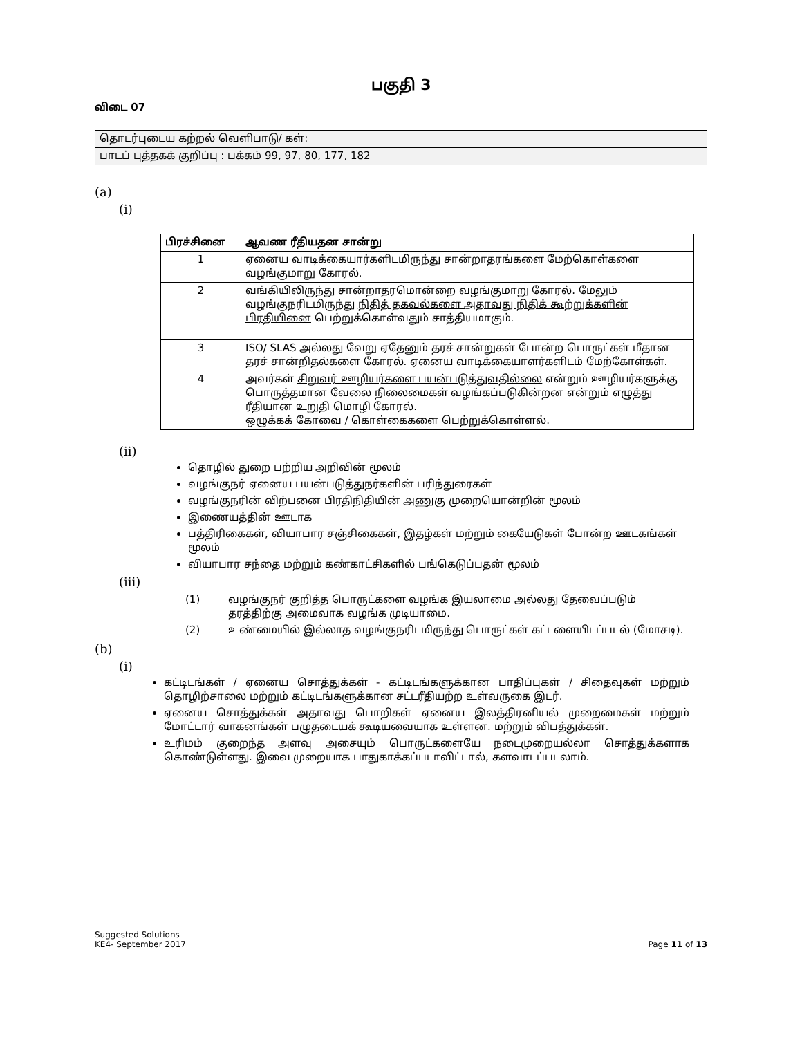பகுதி 3
விடை 07
| தொடர்புடைய கற்றல் வெளிபாடு/ கள்: |
| பாடப் புத்தகக் குறிப்பு : பக்கம் 99, 97, 80, 177, 182 |
(a)
(i)
| பிரச்சினை | ஆவண ரீதியதன சான்று |
| --- | --- |
| 1 | ஏனைய வாடிக்கையார்களிடமிருந்து சான்றாதரங்களை மேற்கொள்களை வழங்குமாறு கோரல். |
| 2 | வங்கியிலிருந்து சான்றாதரமொன்றை வழங்குமாறு கோரல். மேலும் வழங்குநரிடமிருந்து நிதித் தகவல்களை அதாவது நிதிக் கூற்றுக்களின் பிரதியினை பெற்றுக்கொள்வதும் சாத்தியமாகும். |
| 3 | ISO/ SLAS அல்லது வேறு ஏதேனும் தரச் சான்றுகள் போன்ற பொருட்கள் மீதான தரச் சான்றிதல்களை கோரல். ஏனைய வாடிக்கையாளர்களிடம் மேற்கோள்கள். |
| 4 | அவர்கள் சிறுவர் ஊழியர்களை பயன்படுத்துவதில்லை என்றும் ஊழியர்களுக்கு பொருத்தமான வேலை நிலைமைகள் வழங்கப்படுகின்றன என்றும் எழுத்து ரீதியான உறுதி மொழி கோரல். ஒழுக்கக் கோவை / கொள்கைகளை பெற்றுக்கொள்ளல். |
(ii)
தொழில் துறை பற்றிய அறிவின் மூலம்
வழங்குநர் ஏனைய பயன்படுத்துநர்களின் பரிந்துரைகள்
வழங்குநரின் விற்பனை பிரதிநிதியின் அணுகு முறையொன்றின் மூலம்
இணையத்தின் ஊடாக
பத்திரிகைகள், வியாபார சஞ்சிகைகள், இதழ்கள் மற்றும் கையேடுகள் போன்ற ஊடகங்கள் மூலம்
வியாபார சந்தை மற்றும் கண்காட்சிகளில் பங்கெடுப்பதன் மூலம்
(iii)
| (1) | வழங்குநர் குறித்த பொருட்களை வழங்க இயலாமை அல்லது தேவைப்படும் தரத்திற்கு அமைவாக வழங்க முடியாமை. |
| (2) | உண்மையில் இல்லாத வழங்குநரிடமிருந்து பொருட்கள் கட்டளையிடப்படல் (மோசடி). |
(b)
(i)
கட்டிடங்கள் / ஏனைய சொத்துக்கள் - கட்டிடங்களுக்கான பாதிப்புகள் / சிதைவுகள் மற்றும் தொழிற்சாலை மற்றும் கட்டிடங்களுக்கான சட்டரீதியற்ற உள்வருகை இடர்.
ஏனைய சொத்துக்கள் அதாவது பொறிகள் ஏனைய இலத்திரனியல் முறைமைகள் மற்றும் மோட்டார் வாகனங்கள் பழுதடையக் கூடியவையாக உள்ளன. மற்றும் விபத்துக்கள்.
உரிமம் குறைந்த அளவு அசையும் பொருட்களையே நடைமுறையல்லா சொத்துக்களாக கொண்டுள்ளது. இவை முறையாக பாதுகாக்கப்படாவிட்டால், களவாடப்படலாம்.
Suggested Solutions
KE4- September 2017
Page 11 of 13